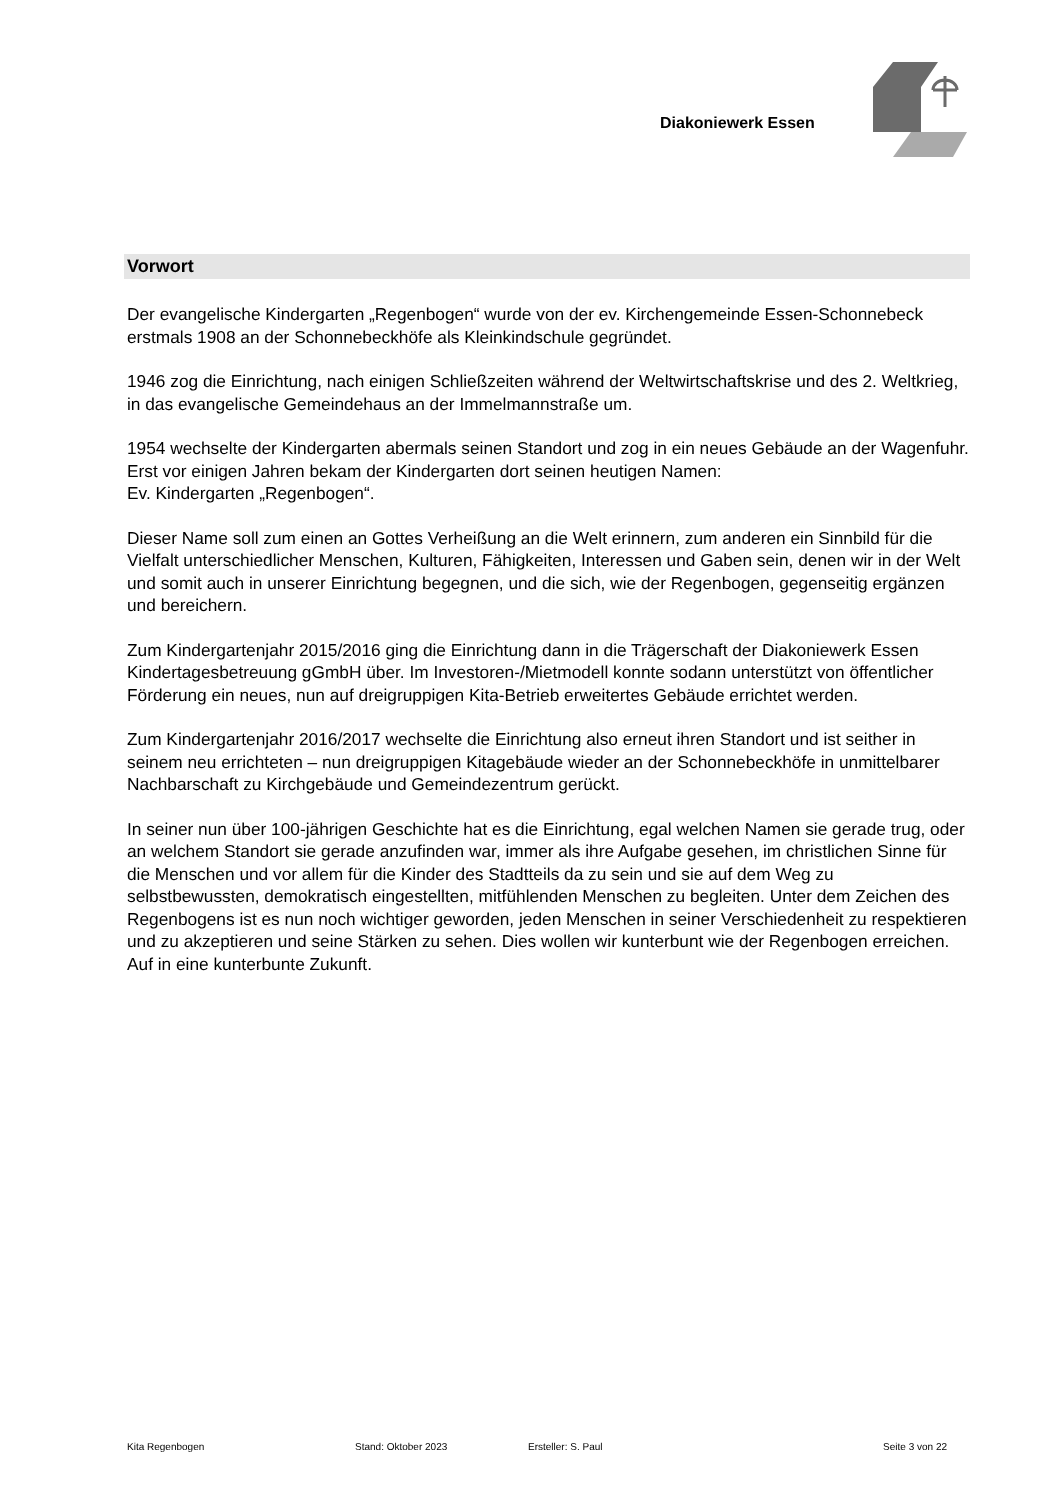Diakoniewerk Essen
Vorwort
Der evangelische Kindergarten „Regenbogen“ wurde von der ev. Kirchengemeinde Essen-Schonnebeck erstmals 1908 an der Schonnebeckhöfe als Kleinkindschule gegründet.
1946 zog die Einrichtung, nach einigen Schließzeiten während der Weltwirtschaftskrise und des 2. Weltkrieg, in das evangelische Gemeindehaus an der Immelmannstraße um.
1954 wechselte der Kindergarten abermals seinen Standort und zog in ein neues Gebäude an der Wagenfuhr. Erst vor einigen Jahren bekam der Kindergarten dort seinen heutigen Namen:
Ev. Kindergarten „Regenbogen“.
Dieser Name soll zum einen an Gottes Verheißung an die Welt erinnern, zum anderen ein Sinnbild für die Vielfalt unterschiedlicher Menschen, Kulturen, Fähigkeiten, Interessen und Gaben sein, denen wir in der Welt und somit auch in unserer Einrichtung begegnen, und die sich, wie der Regenbogen, gegenseitig ergänzen und bereichern.
Zum Kindergartenjahr 2015/2016 ging die Einrichtung dann in die Trägerschaft der Diakoniewerk Essen Kindertagesbetreuung gGmbH über. Im Investoren-/Mietmodell konnte sodann unterstützt von öffentlicher Förderung ein neues, nun auf dreigruppigen Kita-Betrieb erweitertes Gebäude errichtet werden.
Zum Kindergartenjahr 2016/2017 wechselte die Einrichtung also erneut ihren Standort und ist seither in seinem neu errichteten – nun dreigruppigen Kitagebäude wieder an der Schonnebeckhöfe in unmittelbarer Nachbarschaft zu Kirchgebäude und Gemeindezentrum gerückt.
In seiner nun über 100-jährigen Geschichte hat es die Einrichtung, egal welchen Namen sie gerade trug, oder an welchem Standort sie gerade anzufinden war, immer als ihre Aufgabe gesehen, im christlichen Sinne für die Menschen und vor allem für die Kinder des Stadtteils da zu sein und sie auf dem Weg zu selbstbewussten, demokratisch eingestellten, mitfühlenden Menschen zu begleiten. Unter dem Zeichen des Regenbogens ist es nun noch wichtiger geworden, jeden Menschen in seiner Verschiedenheit zu respektieren und zu akzeptieren und seine Stärken zu sehen. Dies wollen wir kunterbunt wie der Regenbogen erreichen.
Auf in eine kunterbunte Zukunft.
Kita Regenbogen Stand: Oktober 2023 Ersteller: S. Paul Seite 3 von 22